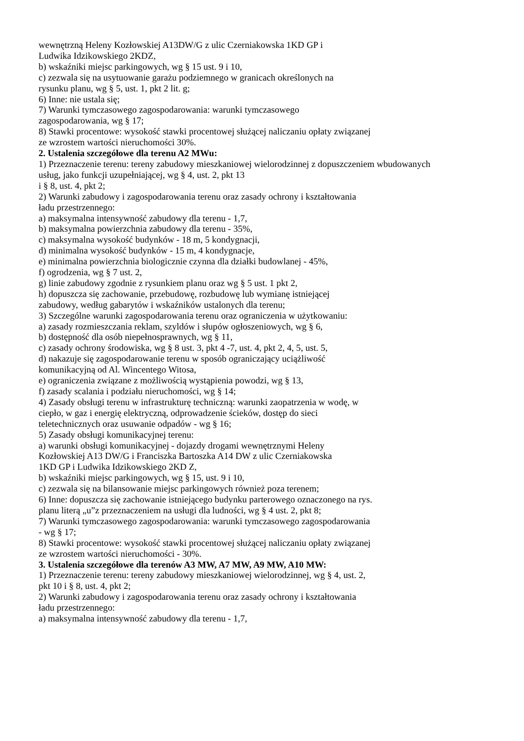wewnętrzną Heleny Kozłowskiej A13DW/G z ulic Czerniakowska 1KD GP i
Ludwika Idzikowskiego 2KDZ,
b) wskaźniki miejsc parkingowych, wg § 15 ust. 9 i 10,
c) zezwala się na usytuowanie garażu podziemnego w granicach określonych na
rysunku planu, wg § 5, ust. 1, pkt 2 lit. g;
6) Inne: nie ustala się;
7) Warunki tymczasowego zagospodarowania: warunki tymczasowego
zagospodarowania, wg § 17;
8) Stawki procentowe: wysokość stawki procentowej służącej naliczaniu opłaty związanej
ze wzrostem wartości nieruchomości 30%.
2. Ustalenia szczegółowe dla terenu A2 MWu:
1) Przeznaczenie terenu: tereny zabudowy mieszkaniowej wielorodzinnej z dopuszczeniem wbudowanych
usług, jako funkcji uzupełniającej, wg § 4, ust. 2, pkt 13
i § 8, ust. 4, pkt 2;
2) Warunki zabudowy i zagospodarowania terenu oraz zasady ochrony i kształtowania
ładu przestrzennego:
a) maksymalna intensywność zabudowy dla terenu - 1,7,
b) maksymalna powierzchnia zabudowy dla terenu - 35%,
c) maksymalna wysokość budynków - 18 m, 5 kondygnacji,
d) minimalna wysokość budynków - 15 m, 4 kondygnacje,
e) minimalna powierzchnia biologicznie czynna dla działki budowlanej - 45%,
f) ogrodzenia, wg § 7 ust. 2,
g) linie zabudowy zgodnie z rysunkiem planu oraz wg § 5 ust. 1 pkt 2,
h) dopuszcza się zachowanie, przebudowę, rozbudowę lub wymianę istniejącej
zabudowy, według gabarytów i wskaźników ustalonych dla terenu;
3) Szczególne warunki zagospodarowania terenu oraz ograniczenia w użytkowaniu:
a) zasady rozmieszczania reklam, szyldów i słupów ogłoszeniowych, wg § 6,
b) dostępność dla osób niepełnosprawnych, wg § 11,
c) zasady ochrony środowiska, wg § 8 ust. 3, pkt 4 -7, ust. 4, pkt 2, 4, 5, ust. 5,
d) nakazuje się zagospodarowanie terenu w sposób ograniczający uciążliwość
komunikacyjną od Al. Wincentego Witosa,
e) ograniczenia związane z możliwością wystąpienia powodzi, wg § 13,
f) zasady scalania i podziału nieruchomości, wg § 14;
4) Zasady obsługi terenu w infrastrukturę techniczną: warunki zaopatrzenia w wodę, w
ciepło, w gaz i energię elektryczną, odprowadzenie ścieków, dostęp do sieci
teletechnicznych oraz usuwanie odpadów - wg § 16;
5) Zasady obsługi komunikacyjnej terenu:
a) warunki obsługi komunikacyjnej - dojazdy drogami wewnętrznymi Heleny
Kozłowskiej A13 DW/G i Franciszka Bartoszka A14 DW z ulic Czerniakowska
1KD GP i Ludwika Idzikowskiego 2KD Z,
b) wskaźniki miejsc parkingowych, wg § 15, ust. 9 i 10,
c) zezwala się na bilansowanie miejsc parkingowych również poza terenem;
6) Inne: dopuszcza się zachowanie istniejącego budynku parterowego oznaczonego na rys.
planu literą „u”z przeznaczeniem na usługi dla ludności, wg § 4 ust. 2, pkt 8;
7) Warunki tymczasowego zagospodarowania: warunki tymczasowego zagospodarowania
- wg § 17;
8) Stawki procentowe: wysokość stawki procentowej służącej naliczaniu opłaty związanej
ze wzrostem wartości nieruchomości - 30%.
3. Ustalenia szczegółowe dla terenów A3 MW, A7 MW, A9 MW, A10 MW:
1) Przeznaczenie terenu: tereny zabudowy mieszkaniowej wielorodzinnej, wg § 4, ust. 2,
pkt 10 i § 8, ust. 4, pkt 2;
2) Warunki zabudowy i zagospodarowania terenu oraz zasady ochrony i kształtowania
ładu przestrzennego:
a) maksymalna intensywność zabudowy dla terenu - 1,7,